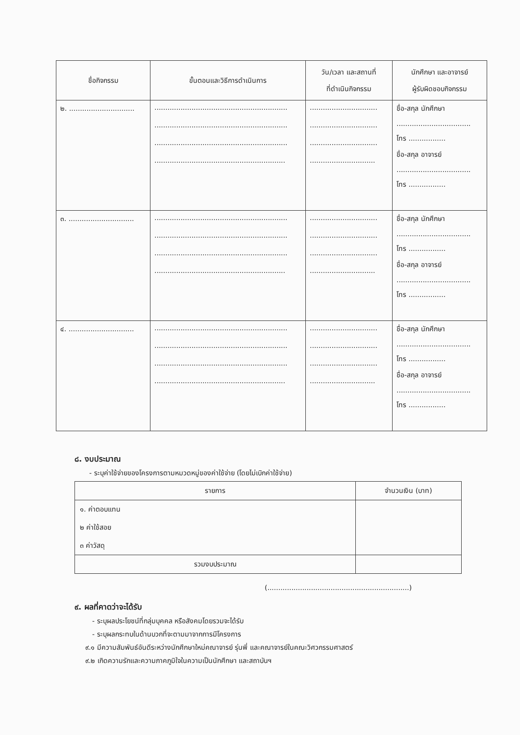| ชื่อกิจกรรม | ขั้นตอนและวิธีการดำเนินการ | วัน/เวลา และสถานที่ ที่ดำเนินกิจกรรม | นักศึกษา และอาจารย์ ผู้รับผิดชอบกิจกรรม |
| --- | --- | --- | --- |
| ๒. .............................. | ............................................................. ............................................................. ............................................................. ............................................................ | ............................... ............................... ............................... .............................. | ชื่อ-สกุล นักศึกษา .................................. โทร ................. ชื่อ-สกุล อาจารย์ .................................. โทร ................. |
| ๓. .............................. | ............................................................. ............................................................. ............................................................. ............................................................ | ............................... ............................... ............................... .............................. | ชื่อ-สกุล นักศึกษา .................................. โทร ................. ชื่อ-สกุล อาจารย์ .................................. โทร ................. |
| ๔. .............................. | ............................................................. ............................................................. ............................................................. ............................................................ | ............................... ............................... ............................... .............................. | ชื่อ-สกุล นักศึกษา .................................. โทร ................. ชื่อ-สกุล อาจารย์ .................................. โทร ................. |
๘. งบประมาณ
- ระบุค่าใช้จ่ายของโครงการตามหมวดหมู่ของค่าใช้จ่าย (โดยไม่เบิกค่าใช้จ่าย)
| รายการ | จำนวนเงิน (บาท) |
| --- | --- |
| ๑. ค่าตอบแทน ๒ ค่าใช้สอย ๓ ค่าวัสดุ | |
| รวมงบประมาณ | |
(.................................................................)
๙. ผลที่คาดว่าจะได้รับ
- ระบุผลประโยชน์ที่กลุ่มบุคคล หรือสังคมโดยรวมจะได้รับ
- ระบุผลกระทบในด้านบวกที่จะตามมาจากการมีโครงการ
๙.๑ มีความสัมพันธ์อันดีระหว่างนักศึกษาใหม่คณาจารย์ รุ่นพี่ และคณาจารย์ในคณะวิศวกรรมศาสตร์
๙.๒ เกิดความรักและความภาคภูมิใจในความเป็นนักศึกษา และสถาบันฯ